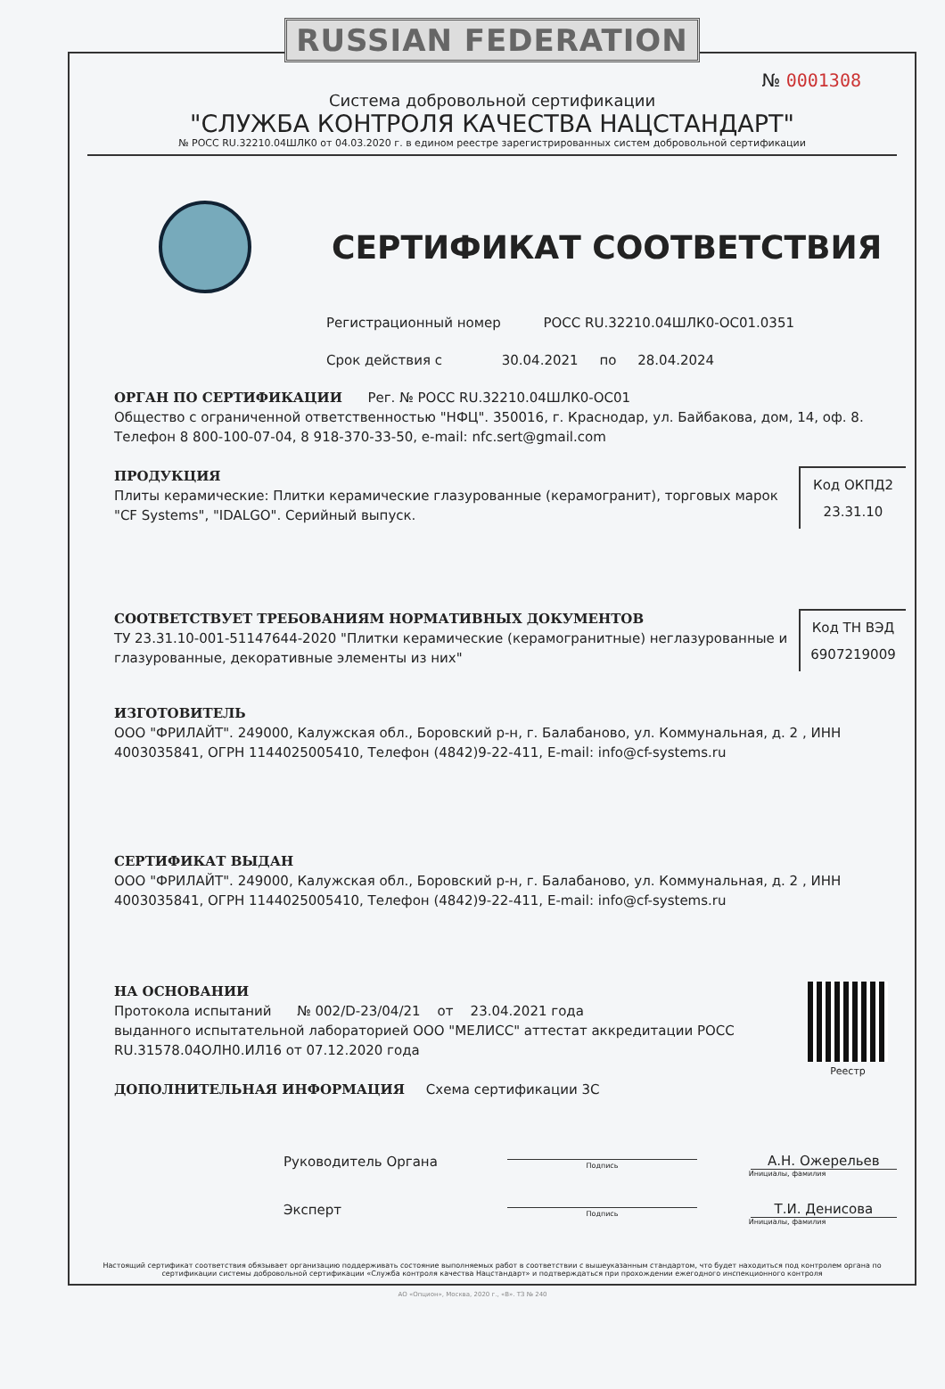RUSSIAN FEDERATION
№ 0001308
Система добровольной сертификации
"СЛУЖБА КОНТРОЛЯ КАЧЕСТВА НАЦСТАНДАРТ"
№ РОСС RU.32210.04ШЛК0 от 04.03.2020 г. в едином реестре зарегистрированных систем добровольной сертификации
СЕРТИФИКАТ СООТВЕТСТВИЯ
Регистрационный номер РОСС RU.32210.04ШЛК0-ОС01.0351
Срок действия с 30.04.2021 по 28.04.2024
ОРГАН ПО СЕРТИФИКАЦИИ Рег. № РОСС RU.32210.04ШЛК0-ОС01
Общество с ограниченной ответственностью "НФЦ". 350016, г. Краснодар, ул. Байбакова, дом, 14, оф. 8. Телефон 8 800-100-07-04, 8 918-370-33-50, e-mail: nfc.sert@gmail.com
Код ОКПД2
23.31.10
ПРОДУКЦИЯ
Плиты керамические: Плитки керамические глазурованные (керамогранит), торговых марок "CF Systems", "IDALGO". Серийный выпуск.
Код ТН ВЭД
6907219009
СООТВЕТСТВУЕТ ТРЕБОВАНИЯМ НОРМАТИВНЫХ ДОКУМЕНТОВ
ТУ 23.31.10-001-51147644-2020 "Плитки керамические (керамогранитные) неглазурованные и глазурованные, декоративные элементы из них"
ИЗГОТОВИТЕЛЬ
ООО "ФРИЛАЙТ". 249000, Калужская обл., Боровский р-н, г. Балабаново, ул. Коммунальная, д. 2 , ИНН 4003035841, ОГРН 1144025005410, Телефон (4842)9-22-411, E-mail: info@cf-systems.ru
СЕРТИФИКАТ ВЫДАН
ООО "ФРИЛАЙТ". 249000, Калужская обл., Боровский р-н, г. Балабаново, ул. Коммунальная, д. 2 , ИНН 4003035841, ОГРН 1144025005410, Телефон (4842)9-22-411, E-mail: info@cf-systems.ru
Реестр
НА ОСНОВАНИИ
Протокола испытаний № 002/D-23/04/21 от 23.04.2021 года
выданного испытательной лабораторией ООО "МЕЛИСС" аттестат аккредитации РОСС RU.31578.04ОЛН0.ИЛ16 от 07.12.2020 года
ДОПОЛНИТЕЛЬНАЯ ИНФОРМАЦИЯ Схема сертификации 3С
Руководитель Органа
Подпись
А.Н. Ожерельев
Инициалы, фамилия
Эксперт
Подпись
Т.И. Денисова
Инициалы, фамилия
Настоящий сертификат соответствия обязывает организацию поддерживать состояние выполняемых работ в соответствии с вышеуказанным стандартом, что будет находиться под контролем органа по сертификации системы добровольной сертификации «Служба контроля качества Нацстандарт» и подтверждаться при прохождении ежегодного инспекционного контроля
АО «Опцион», Москва, 2020 г., «В». ТЗ № 240